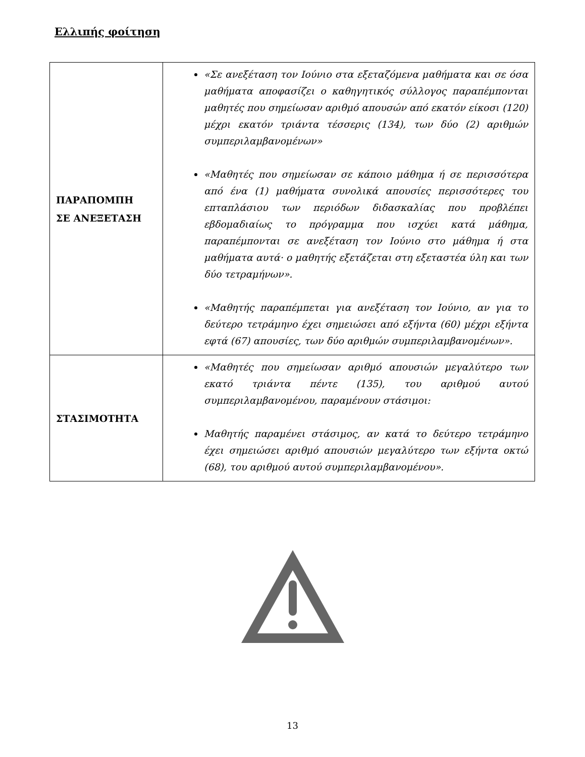Ελλιπής φοίτηση
| ΠΑΡΑΠΟΜΠΗ ΣΕ ΑΝΕΞΕΤΑΣΗ | «Σε ανεξέταση τον Ιούνιο στα εξεταζόμενα μαθήματα και σε όσα μαθήματα αποφασίζει ο καθηγητικός σύλλογος παραπέμπονται μαθητές που σημείωσαν αριθμό απουσών από εκατόν είκοσι (120) μέχρι εκατόν τριάντα τέσσερις (134), των δύο (2) αριθμών συμπεριλαμβανομένων» «Μαθητές που σημείωσαν σε κάποιο μάθημα ή σε περισσότερα από ένα (1) μαθήματα συνολικά απουσίες περισσότερες του επταπλάσιου των περιόδων διδασκαλίας που προβλέπει εβδομαδιαίως το πρόγραμμα που ισχύει κατά μάθημα, παραπέμπονται σε ανεξέταση τον Ιούνιο στο μάθημα ή στα μαθήματα αυτά· ο μαθητής εξετάζεται στη εξεταστέα ύλη και των δύο τετραμήνων». «Μαθητής παραπέμπεται για ανεξέταση τον Ιούνιο, αν για το δεύτερο τετράμηνο έχει σημειώσει από εξήντα (60) μέχρι εξήντα εφτά (67) απουσίες, των δύο αριθμών συμπεριλαμβανομένων». |
| ΣΤΑΣΙΜΟΤΗΤΑ | «Μαθητές που σημείωσαν αριθμό απουσιών μεγαλύτερο των εκατό τριάντα πέντε (135), του αριθμού αυτού συμπεριλαμβανομένου, παραμένουν στάσιμοι: Μαθητής παραμένει στάσιμος, αν κατά το δεύτερο τετράμηνο έχει σημειώσει αριθμό απουσιών μεγαλύτερο των εξήντα οκτώ (68), του αριθμού αυτού συμπεριλαμβανομένου». |
13